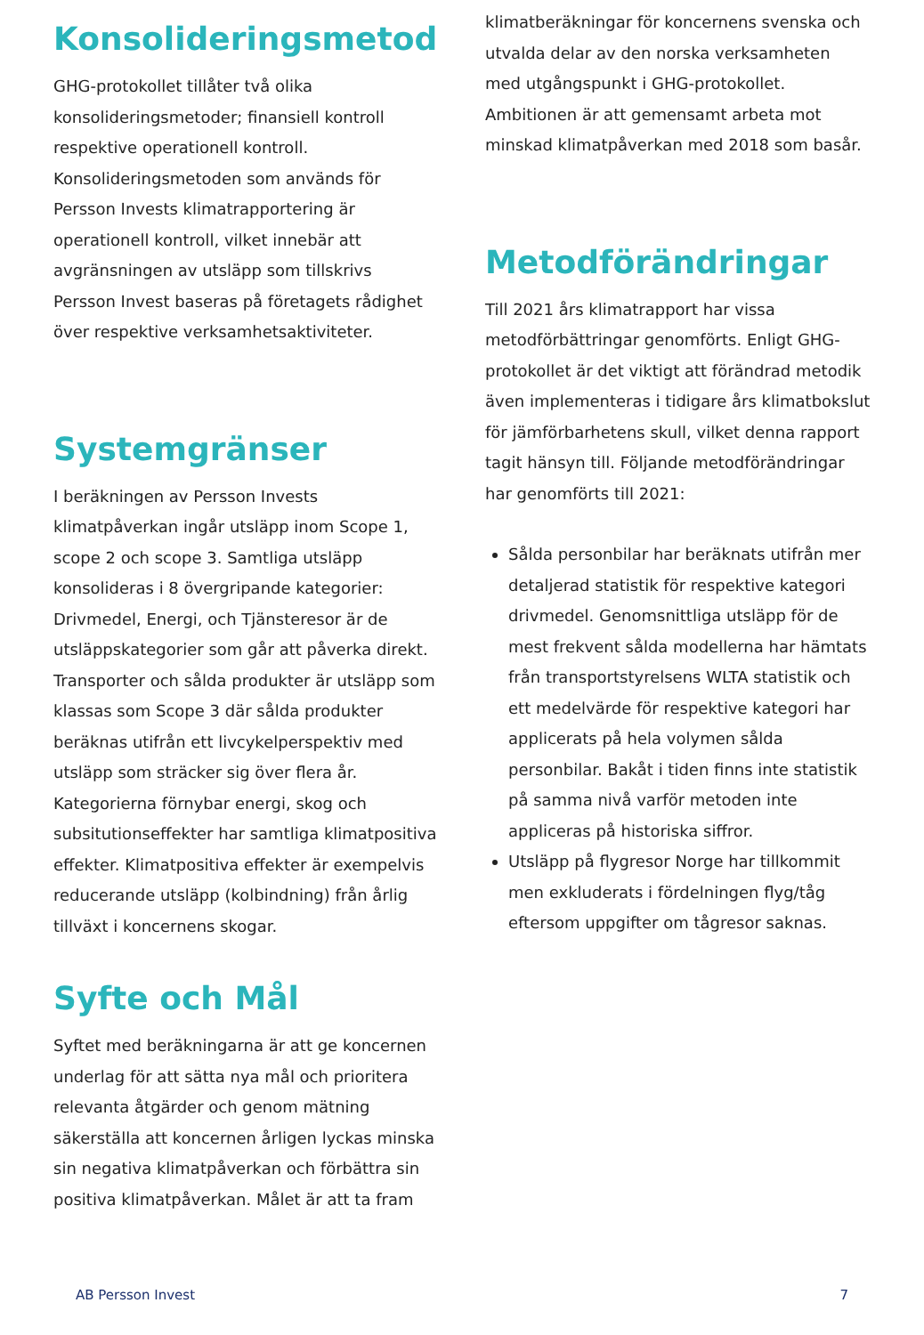Konsolideringsmetod
GHG-protokollet tillåter två olika konsolideringsmetoder; finansiell kontroll respektive operationell kontroll. Konsolideringsmetoden som används för Persson Invests klimatrapportering är operationell kontroll, vilket innebär att avgränsningen av utsläpp som tillskrivs Persson Invest baseras på företagets rådighet över respektive verksamhetsaktiviteter.
Systemgränser
I beräkningen av Persson Invests klimatpåverkan ingår utsläpp inom Scope 1, scope 2 och scope 3. Samtliga utsläpp konsolideras i 8 övergripande kategorier: Drivmedel, Energi, och Tjänsteresor är de utsläppskategorier som går att påverka direkt. Transporter och sålda produkter är utsläpp som klassas som Scope 3 där sålda produkter beräknas utifrån ett livcykelperspektiv med utsläpp som sträcker sig över flera år. Kategorierna förnybar energi, skog och subsitutionseffekter har samtliga klimatpositiva effekter. Klimatpositiva effekter är exempelvis reducerande utsläpp (kolbindning) från årlig tillväxt i koncernens skogar.
Syfte och Mål
Syftet med beräkningarna är att ge koncernen underlag för att sätta nya mål och prioritera relevanta åtgärder och genom mätning säkerställa att koncernen årligen lyckas minska sin negativa klimatpåverkan och förbättra sin positiva klimatpåverkan. Målet är att ta fram
klimatberäkningar för koncernens svenska och utvalda delar av den norska verksamheten med utgångspunkt i GHG-protokollet. Ambitionen är att gemensamt arbeta mot minskad klimatpåverkan med 2018 som basår.
Metodförändringar
Till 2021 års klimatrapport har vissa metodförbättringar genomförts. Enligt GHG-protokollet är det viktigt att förändrad metodik även implementeras i tidigare års klimatbokslut för jämförbarhetens skull, vilket denna rapport tagit hänsyn till. Följande metodförändringar har genomförts till 2021:
Sålda personbilar har beräknats utifrån mer detaljerad statistik för respektive kategori drivmedel. Genomsnittliga utsläpp för de mest frekvent sålda modellerna har hämtats från transportstyrelsens WLTA statistik och ett medelvärde för respektive kategori har applicerats på hela volymen sålda personbilar. Bakåt i tiden finns inte statistik på samma nivå varför metoden inte appliceras på historiska siffror.
Utsläpp på flygresor Norge har tillkommit men exkluderats i fördelningen flyg/tåg eftersom uppgifter om tågresor saknas.
AB Persson Invest 7